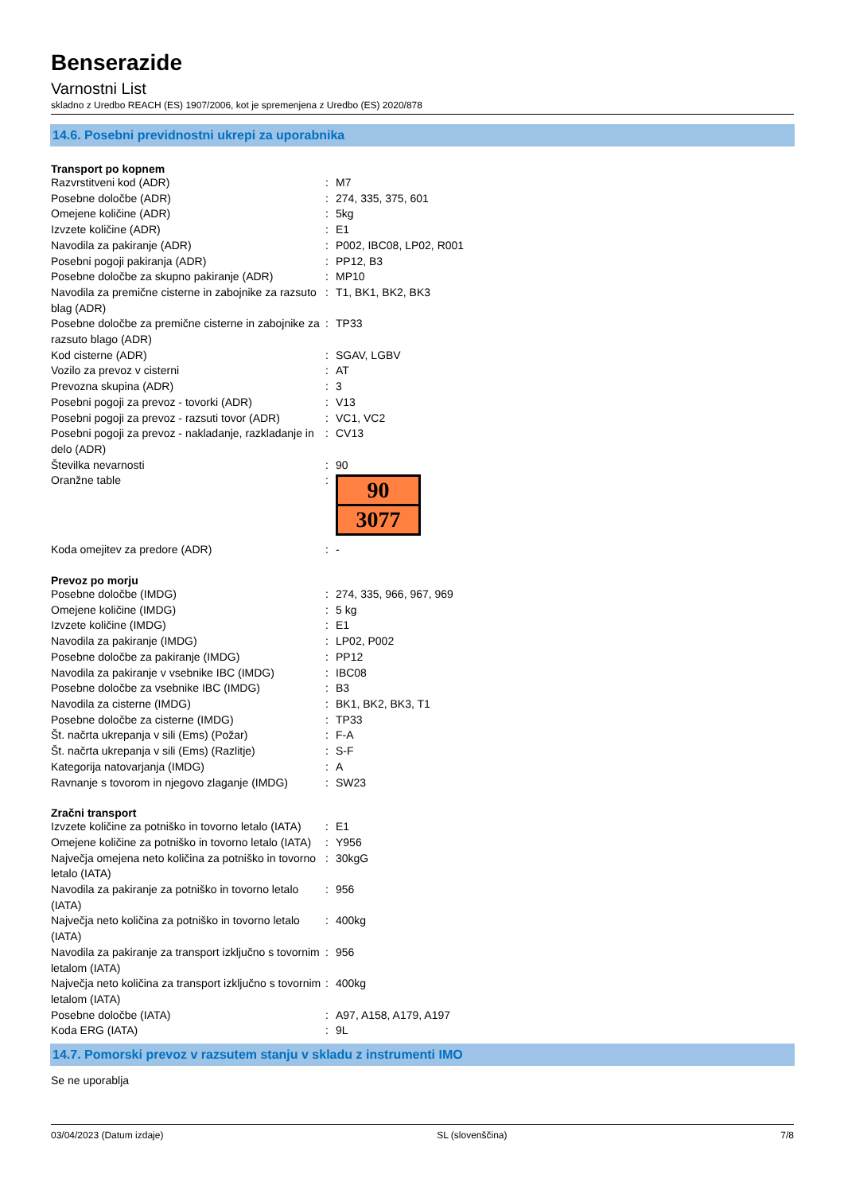Benserazide
Varnostni List
skladno z Uredbo REACH (ES) 1907/2006, kot je spremenjena z Uredbo (ES) 2020/878
14.6. Posebni previdnostni ukrepi za uporabnika
Transport po kopnem
| Razvrstitveni kod (ADR) | : | M7 |
| Posebne določbe (ADR) | : | 274, 335, 375, 601 |
| Omejene količine (ADR) | : | 5kg |
| Izvzete količine (ADR) | : | E1 |
| Navodila za pakiranje (ADR) | : | P002, IBC08, LP02, R001 |
| Posebni pogoji pakiranja (ADR) | : | PP12, B3 |
| Posebne določbe za skupno pakiranje (ADR) | : | MP10 |
| Navodila za premične cisterne in zabojnike za razsuto blag (ADR) | : | T1, BK1, BK2, BK3 |
| Posebne določbe za premične cisterne in zabojnike za razsuto blago (ADR) | : | TP33 |
| Kod cisterne (ADR) | : | SGAV, LGBV |
| Vozilo za prevoz v cisterni | : | AT |
| Prevozna skupina (ADR) | : | 3 |
| Posebni pogoji za prevoz - tovorki (ADR) | : | V13 |
| Posebni pogoji za prevoz - razsuti tovor (ADR) | : | VC1, VC2 |
| Posebni pogoji za prevoz - nakladanje, razkladanje in delo (ADR) | : | CV13 |
| Številka nevarnosti | : | 90 |
| Oranžne table | : | 90 3077 |
| Koda omejitev za predore (ADR) | : | - |
Prevoz po morju
| Posebne določbe (IMDG) | : | 274, 335, 966, 967, 969 |
| Omejene količine (IMDG) | : | 5 kg |
| Izvzete količine (IMDG) | : | E1 |
| Navodila za pakiranje (IMDG) | : | LP02, P002 |
| Posebne določbe za pakiranje (IMDG) | : | PP12 |
| Navodila za pakiranje v vsebnike IBC (IMDG) | : | IBC08 |
| Posebne določbe za vsebnike IBC (IMDG) | : | B3 |
| Navodila za cisterne (IMDG) | : | BK1, BK2, BK3, T1 |
| Posebne določbe za cisterne (IMDG) | : | TP33 |
| Št. načrta ukrepanja v sili (Ems) (Požar) | : | F-A |
| Št. načrta ukrepanja v sili (Ems) (Razlitje) | : | S-F |
| Kategorija natovarjanja (IMDG) | : | A |
| Ravnanje s tovorom in njegovo zlaganje (IMDG) | : | SW23 |
Zračni transport
| Izvzete količine za potniško in tovorno letalo (IATA) | : | E1 |
| Omejene količine za potniško in tovorno letalo (IATA) | : | Y956 |
| Največja omejena neto količina za potniško in tovorno letalo (IATA) | : | 30kgG |
| Navodila za pakiranje za potniško in tovorno letalo (IATA) | : | 956 |
| Največja neto količina za potniško in tovorno letalo (IATA) | : | 400kg |
| Navodila za pakiranje za transport izključno s tovornim letalom (IATA) | : | 956 |
| Največja neto količina za transport izključno s tovornim letalom (IATA) | : | 400kg |
| Posebne določbe (IATA) | : | A97, A158, A179, A197 |
| Koda ERG (IATA) | : | 9L |
14.7. Pomorski prevoz v razsutem stanju v skladu z instrumenti IMO
Se ne uporablja
03/04/2023 (Datum izdaje) SL (slovenščina) 7/8